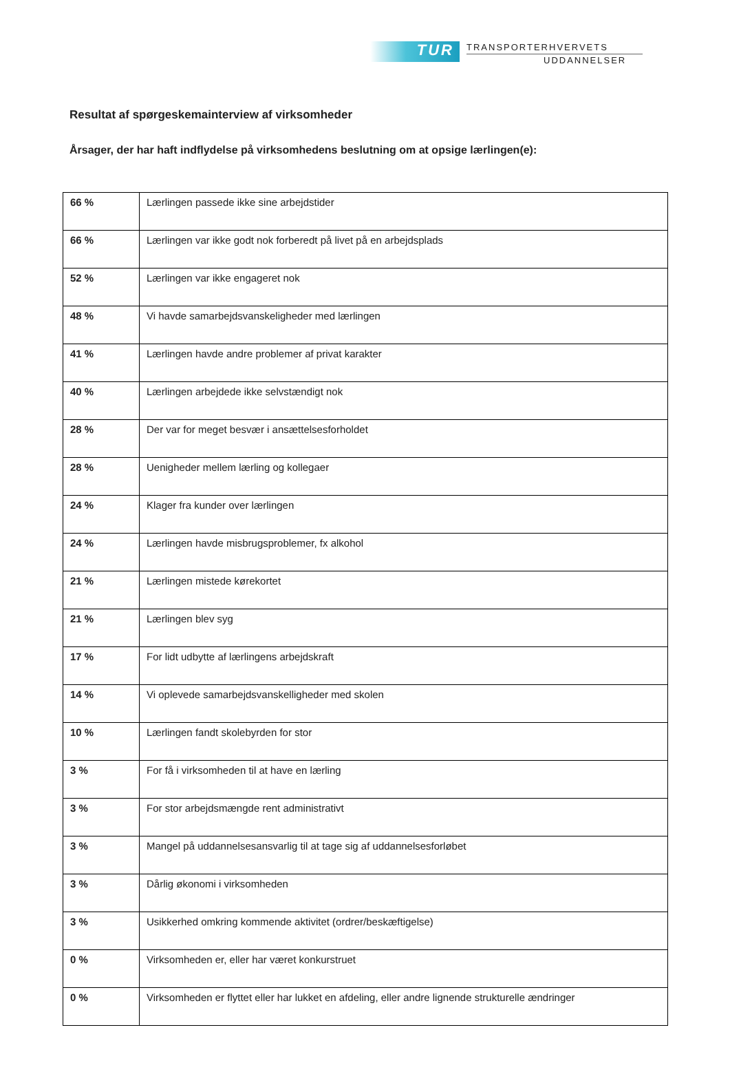TUR
TRANSPORTERHVERVETS
UDDANNELSER
Resultat af spørgeskemainterview af virksomheder
Årsager, der har haft indflydelse på virksomhedens beslutning om at opsige lærlingen(e):
| 66 % | Lærlingen passede ikke sine arbejdstider |
| 66 % | Lærlingen var ikke godt nok forberedt på livet på en arbejdsplads |
| 52 % | Lærlingen var ikke engageret nok |
| 48 % | Vi havde samarbejdsvanskeligheder med lærlingen |
| 41 % | Lærlingen havde andre problemer af privat karakter |
| 40 % | Lærlingen arbejdede ikke selvstændigt nok |
| 28 % | Der var for meget besvær i ansættelsesforholdet |
| 28 % | Uenigheder mellem lærling og kollegaer |
| 24 % | Klager fra kunder over lærlingen |
| 24 % | Lærlingen havde misbrugsproblemer, fx alkohol |
| 21 % | Lærlingen mistede kørekortet |
| 21 % | Lærlingen blev syg |
| 17 % | For lidt udbytte af lærlingens arbejdskraft |
| 14 % | Vi oplevede samarbejdsvanskelligheder med skolen |
| 10 % | Lærlingen fandt skolebyrden for stor |
| 3 % | For få i virksomheden til at have en lærling |
| 3 % | For stor arbejdsmængde rent administrativt |
| 3 % | Mangel på uddannelsesansvarlig til at tage sig af uddannelsesforløbet |
| 3 % | Dårlig økonomi i virksomheden |
| 3 % | Usikkerhed omkring kommende aktivitet (ordrer/beskæftigelse) |
| 0 % | Virksomheden er, eller har været konkurstruet |
| 0 % | Virksomheden er flyttet eller har lukket en afdeling, eller andre lignende strukturelle ændringer |